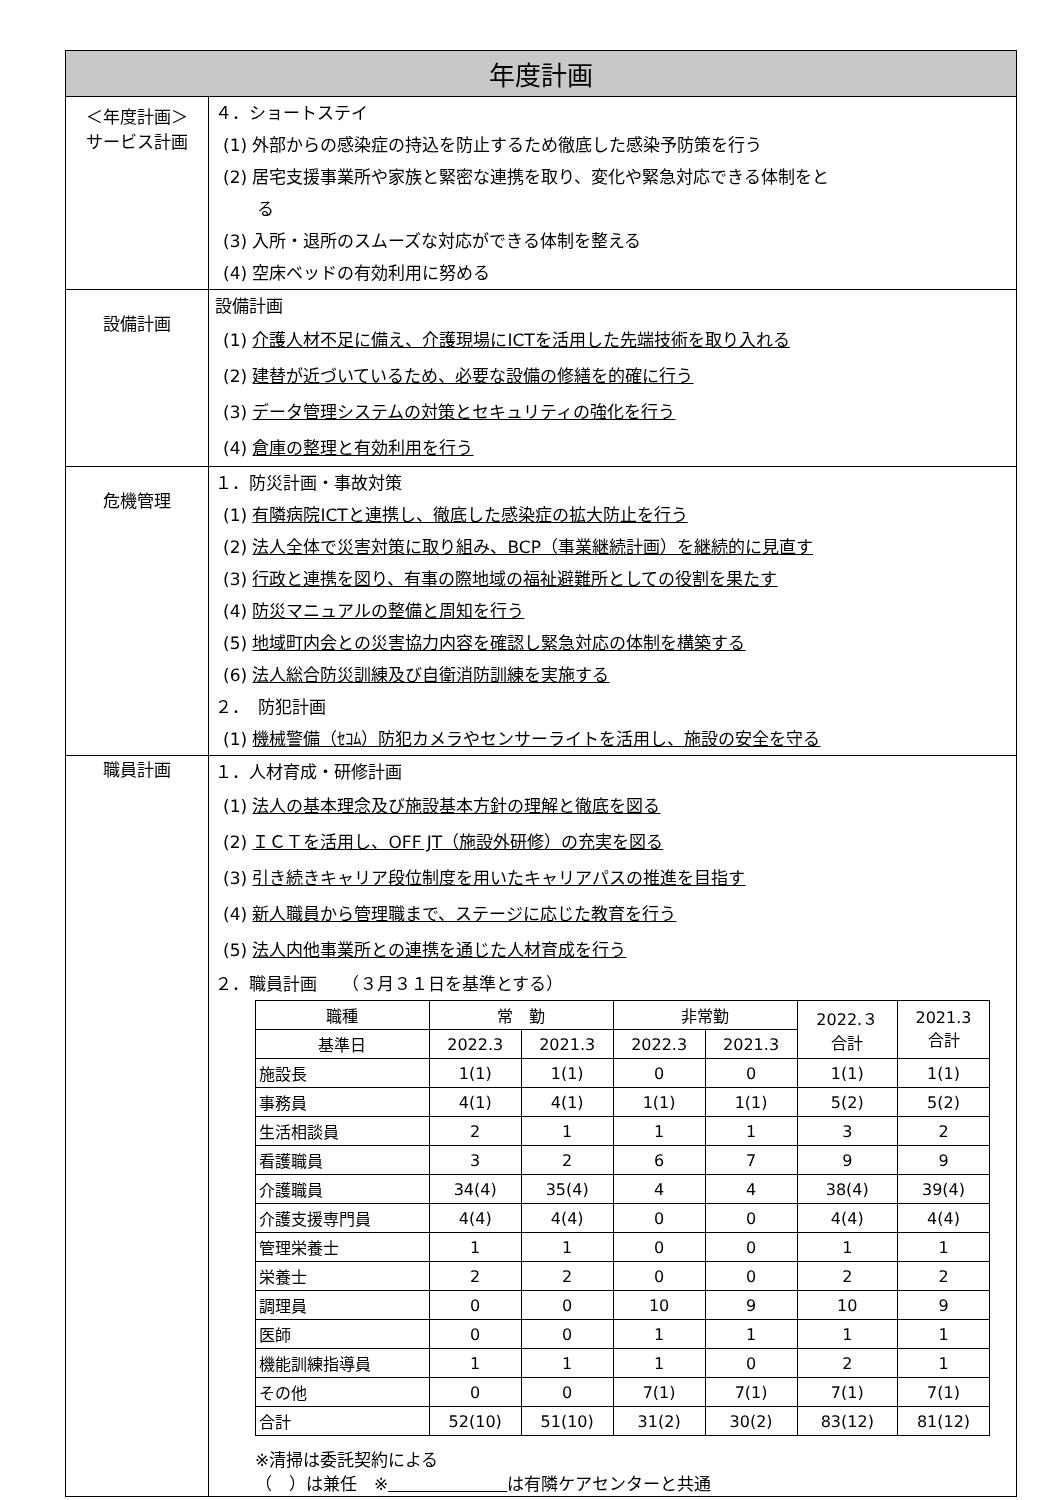| 年度計画 | |
| ＜年度計画＞ サービス計画 | ４．ショートステイ (1) 外部からの感染症の持込を防止するため徹底した感染予防策を行う (2) 居宅支援事業所や家族と緊密な連携を取り、変化や緊急対応できる体制をと る (3) 入所・退所のスムーズな対応ができる体制を整える (4) 空床ベッドの有効利用に努める |
| 設備計画 | 設備計画 (1) 介護人材不足に備え、介護現場にICTを活用した先端技術を取り入れる (2) 建替が近づいているため、必要な設備の修繕を的確に行う (3) データ管理システムの対策とセキュリティの強化を行う (4) 倉庫の整理と有効利用を行う |
| 危機管理 | １．防災計画・事故対策 (1) 有隣病院ICTと連携し、徹底した感染症の拡大防止を行う (2) 法人全体で災害対策に取り組み、BCP（事業継続計画）を継続的に見直す (3) 行政と連携を図り、有事の際地域の福祉避難所としての役割を果たす (4) 防災マニュアルの整備と周知を行う (5) 地域町内会との災害協力内容を確認し緊急対応の体制を構築する (6) 法人総合防災訓練及び自衛消防訓練を実施する ２． 防犯計画 (1) 機械警備（ｾｺﾑ）防犯カメラやセンサーライトを活用し、施設の安全を守る |
| 職員計画 | １．人材育成・研修計画 (1) 法人の基本理念及び施設基本方針の理解と徹底を図る (2) ＩＣＴを活用し、OFF JT（施設外研修）の充実を図る (3) 引き続きキャリア段位制度を用いたキャリアパスの推進を目指す (4) 新人職員から管理職まで、ステージに応じた教育を行う (5) 法人内他事業所との連携を通じた人材育成を行う ２．職員計画 （３月３１日を基準とする） / 職種 / 常 勤 / / 非常勤 / / 2022.３ 合計 / 2021.3 合計 / / --- / --- / --- / --- / --- / --- / --- / / 基準日 / 2022.3 / 2021.3 / 2022.3 / 2021.3 / / / / 施設長 / 1(1) / 1(1) / 0 / 0 / 1(1) / 1(1) / / 事務員 / 4(1) / 4(1) / 1(1) / 1(1) / 5(2) / 5(2) / / 生活相談員 / 2 / 1 / 1 / 1 / 3 / 2 / / 看護職員 / 3 / 2 / 6 / 7 / 9 / 9 / / 介護職員 / 34(4) / 35(4) / 4 / 4 / 38(4) / 39(4) / / 介護支援専門員 / 4(4) / 4(4) / 0 / 0 / 4(4) / 4(4) / / 管理栄養士 / 1 / 1 / 0 / 0 / 1 / 1 / / 栄養士 / 2 / 2 / 0 / 0 / 2 / 2 / / 調理員 / 0 / 0 / 10 / 9 / 10 / 9 / / 医師 / 0 / 0 / 1 / 1 / 1 / 1 / / 機能訓練指導員 / 1 / 1 / 1 / 0 / 2 / 1 / / その他 / 0 / 0 / 7(1) / 7(1) / 7(1) / 7(1) / / 合計 / 52(10) / 51(10) / 31(2) / 30(2) / 83(12) / 81(12) / ※清掃は委託契約による （ ）は兼任 ※ は有隣ケアセンターと共通 |